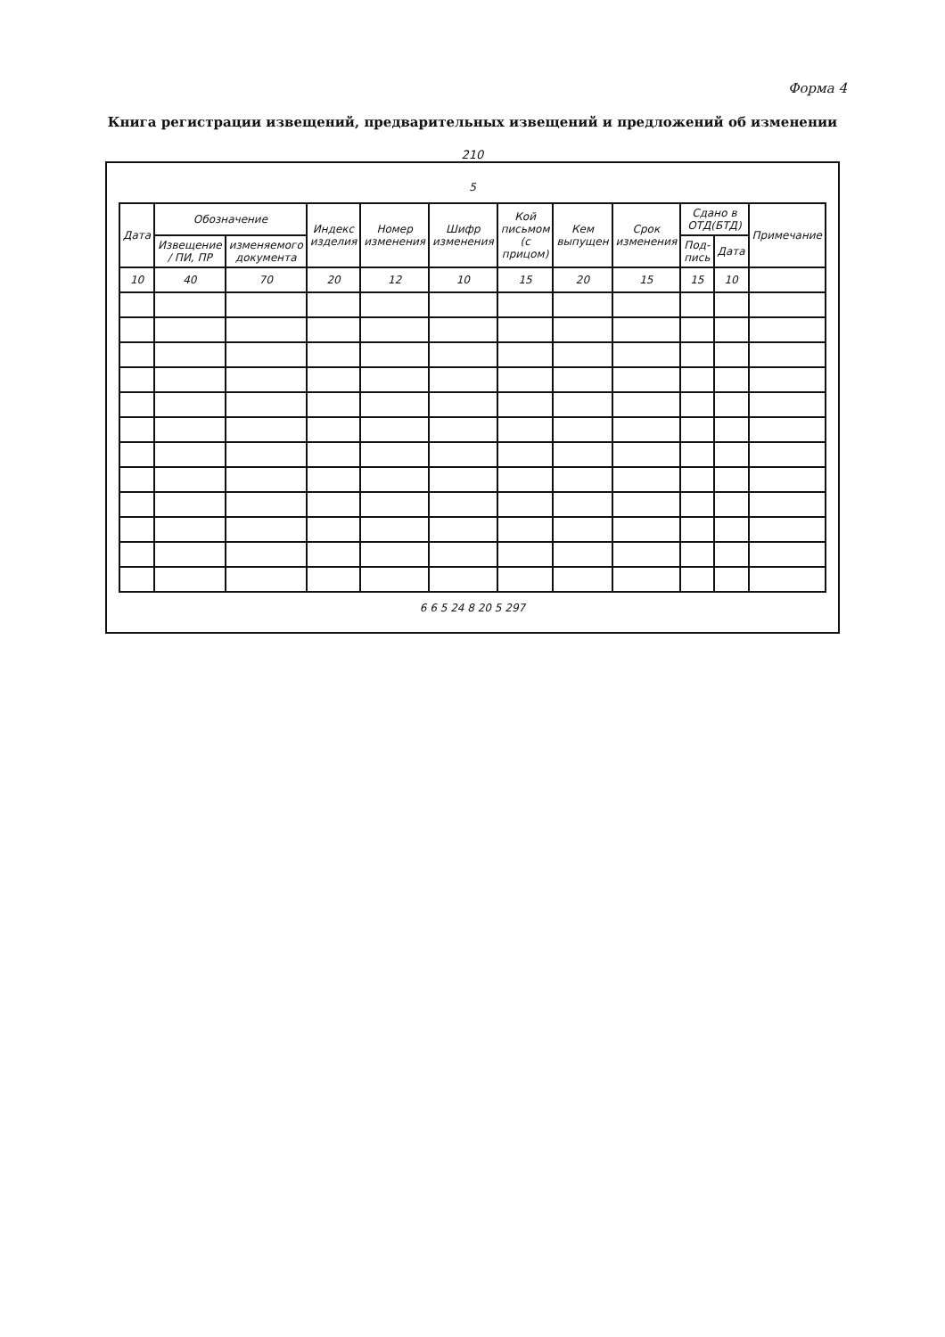Форма 4
Книга регистрации извещений, предварительных извещений и предложений об изменении
210
5
| Дата | Обозначение | | Индекс изделия | Номер изменения | Шифр изменения | Кой письмом (с прицом) | Кем выпущен | Срок изменения | Сдано в ОТД(БТД) | | Примечание |
| --- | --- | --- | --- | --- | --- | --- | --- | --- | --- | --- | --- |
| | Извещение / ПИ, ПР | изменяемого документа | | | | | | | Под-пись | Дата | |
| 10 | 40 | 70 | 20 | 12 | 10 | 15 | 20 | 15 | 15 | 10 | |
6 6 5 24 8 20 5 297